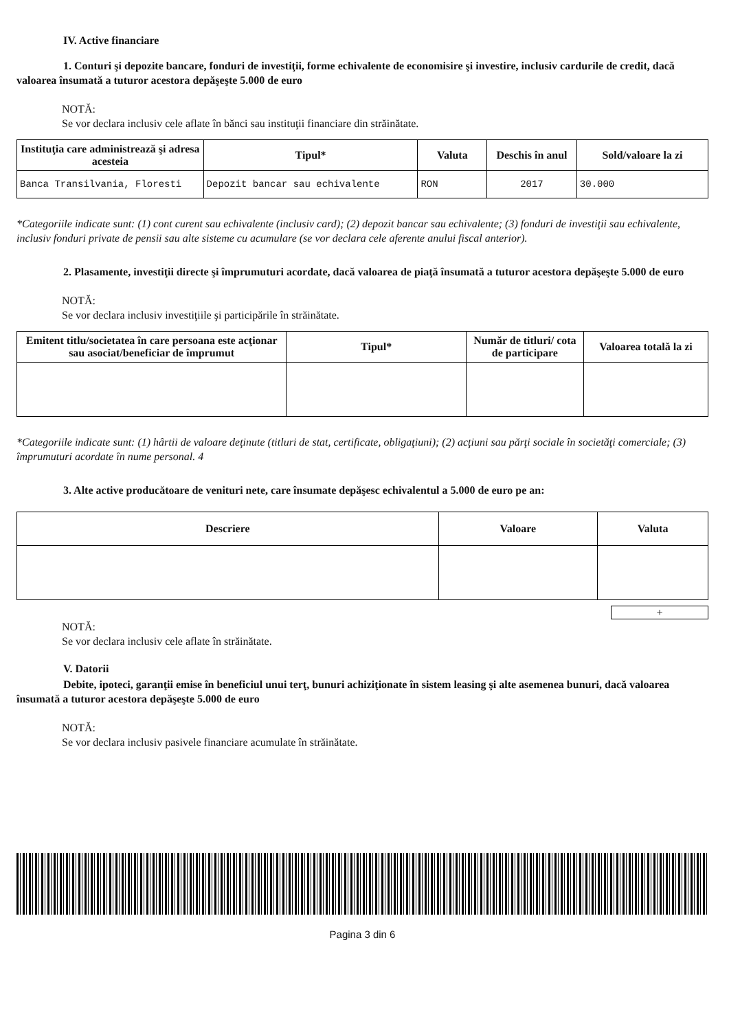IV. Active financiare
1. Conturi şi depozite bancare, fonduri de investiţii, forme echivalente de economisire şi investire, inclusiv cardurile de credit, dacă valoarea însumată a tuturor acestora depăşeşte 5.000 de euro
NOTĂ:
Se vor declara inclusiv cele aflate în bănci sau instituţii financiare din străinătate.
| Instituţia care administrează şi adresa acesteia | Tipul* | Valuta | Deschis în anul | Sold/valoare la zi |
| --- | --- | --- | --- | --- |
| Banca Transilvania, Floresti | Depozit bancar sau echivalente | RON | 2017 | 30.000 |
*Categoriile indicate sunt: (1) cont curent sau echivalente (inclusiv card); (2) depozit bancar sau echivalente; (3) fonduri de investiţii sau echivalente, inclusiv fonduri private de pensii sau alte sisteme cu acumulare (se vor declara cele aferente anului fiscal anterior).
2. Plasamente, investiţii directe şi împrumuturi acordate, dacă valoarea de piaţă însumată a tuturor acestora depăşeşte 5.000 de euro
NOTĂ:
Se vor declara inclusiv investiţiile şi participările în străinătate.
| Emitent titlu/societatea în care persoana este acţionar sau asociat/beneficiar de împrumut | Tipul* | Număr de titluri/ cota de participare | Valoarea totală la zi |
| --- | --- | --- | --- |
*Categoriile indicate sunt: (1) hârtii de valoare deţinute (titluri de stat, certificate, obligaţiuni); (2) acţiuni sau părţi sociale în societăţi comerciale; (3) împrumuturi acordate în nume personal. 4
3. Alte active producătoare de venituri nete, care însumate depăşesc echivalentul a 5.000 de euro pe an:
| Descriere | Valoare | Valuta |
| --- | --- | --- |
+
NOTĂ:
Se vor declara inclusiv cele aflate în străinătate.
V. Datorii
Debite, ipoteci, garanţii emise în beneficiul unui terţ, bunuri achiziţionate în sistem leasing şi alte asemenea bunuri, dacă valoarea însumată a tuturor acestora depăşeşte 5.000 de euro
NOTĂ:
Se vor declara inclusiv pasivele financiare acumulate în străinătate.
Pagina 3 din 6